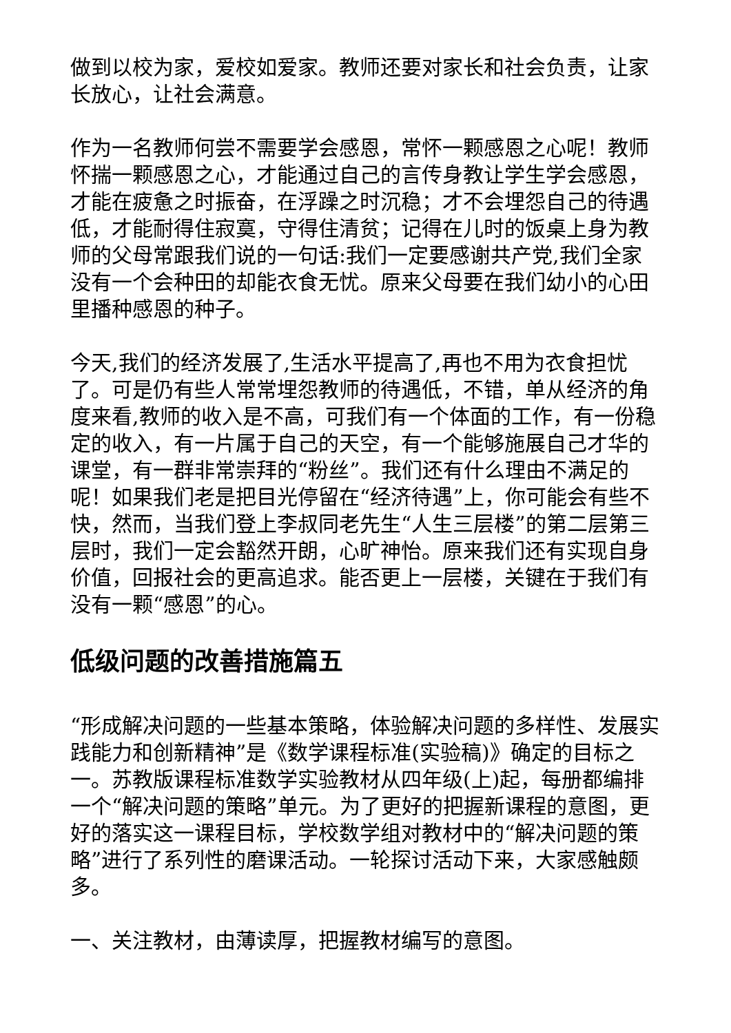做到以校为家，爱校如爱家。教师还要对家长和社会负责，让家长放心，让社会满意。
作为一名教师何尝不需要学会感恩，常怀一颗感恩之心呢！教师怀揣一颗感恩之心，才能通过自己的言传身教让学生学会感恩，才能在疲惫之时振奋，在浮躁之时沉稳；才不会埋怨自己的待遇低，才能耐得住寂寞，守得住清贫；记得在儿时的饭桌上身为教师的父母常跟我们说的一句话:我们一定要感谢共产党,我们全家没有一个会种田的却能衣食无忧。原来父母要在我们幼小的心田里播种感恩的种子。
今天,我们的经济发展了,生活水平提高了,再也不用为衣食担忧了。可是仍有些人常常埋怨教师的待遇低，不错，单从经济的角度来看,教师的收入是不高，可我们有一个体面的工作，有一份稳定的收入，有一片属于自己的天空，有一个能够施展自己才华的课堂，有一群非常崇拜的“粉丝”。我们还有什么理由不满足的呢！如果我们老是把目光停留在“经济待遇”上，你可能会有些不快，然而，当我们登上李叔同老先生“人生三层楼”的第二层第三层时，我们一定会豁然开朗，心旷神怡。原来我们还有实现自身价值，回报社会的更高追求。能否更上一层楼，关键在于我们有没有一颗“感恩”的心。
低级问题的改善措施篇五
“形成解决问题的一些基本策略，体验解决问题的多样性、发展实践能力和创新精神”是《数学课程标准(实验稿)》确定的目标之一。苏教版课程标准数学实验教材从四年级(上)起，每册都编排一个“解决问题的策略”单元。为了更好的把握新课程的意图，更好的落实这一课程目标，学校数学组对教材中的“解决问题的策略”进行了系列性的磨课活动。一轮探讨活动下来，大家感触颇多。
一、关注教材，由薄读厚，把握教材编写的意图。